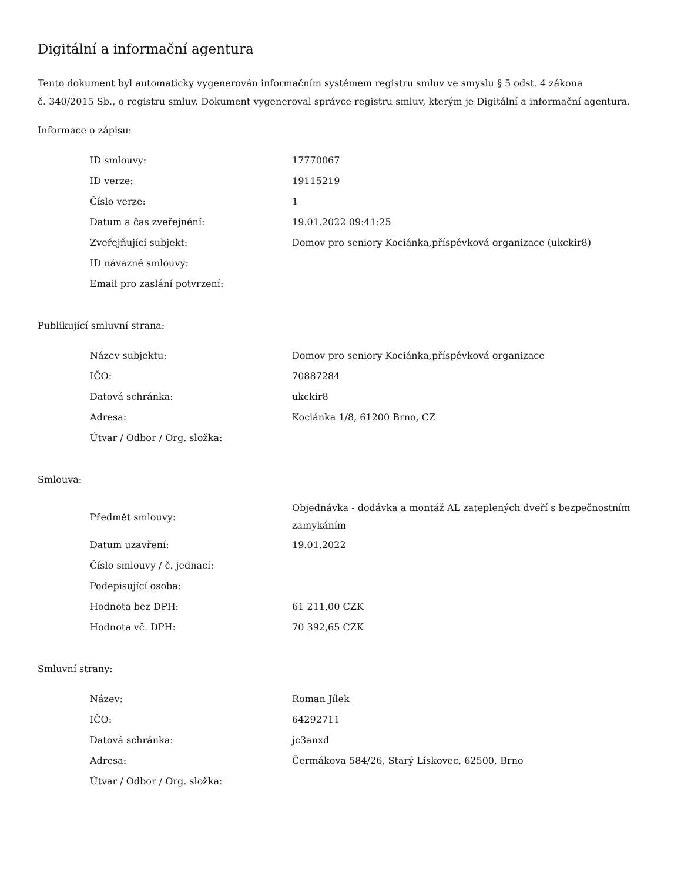Digitální a informační agentura
Tento dokument byl automaticky vygenerován informačním systémem registru smluv ve smyslu § 5 odst. 4 zákona
č. 340/2015 Sb., o registru smluv. Dokument vygeneroval správce registru smluv, kterým je Digitální a informační agentura.
Informace o zápisu:
| ID smlouvy: | 17770067 |
| ID verze: | 19115219 |
| Číslo verze: | 1 |
| Datum a čas zveřejnění: | 19.01.2022 09:41:25 |
| Zveřejňující subjekt: | Domov pro seniory Kociánka,příspěvková organizace (ukckir8) |
| ID návazné smlouvy: | |
| Email pro zaslání potvrzení: | |
Publikující smluvní strana:
| Název subjektu: | Domov pro seniory Kociánka,příspěvková organizace |
| IČO: | 70887284 |
| Datová schránka: | ukckir8 |
| Adresa: | Kociánka 1/8, 61200 Brno, CZ |
| Útvar / Odbor / Org. složka: | |
Smlouva:
| Předmět smlouvy: | Objednávka - dodávka a montáž AL zateplených dveří s bezpečnostním zamykáním |
| Datum uzavření: | 19.01.2022 |
| Číslo smlouvy / č. jednací: | |
| Podepisující osoba: | |
| Hodnota bez DPH: | 61 211,00 CZK |
| Hodnota vč. DPH: | 70 392,65 CZK |
Smluvní strany:
| Název: | Roman Jílek |
| IČO: | 64292711 |
| Datová schránka: | jc3anxd |
| Adresa: | Čermákova 584/26, Starý Lískovec, 62500, Brno |
| Útvar / Odbor / Org. složka: | |